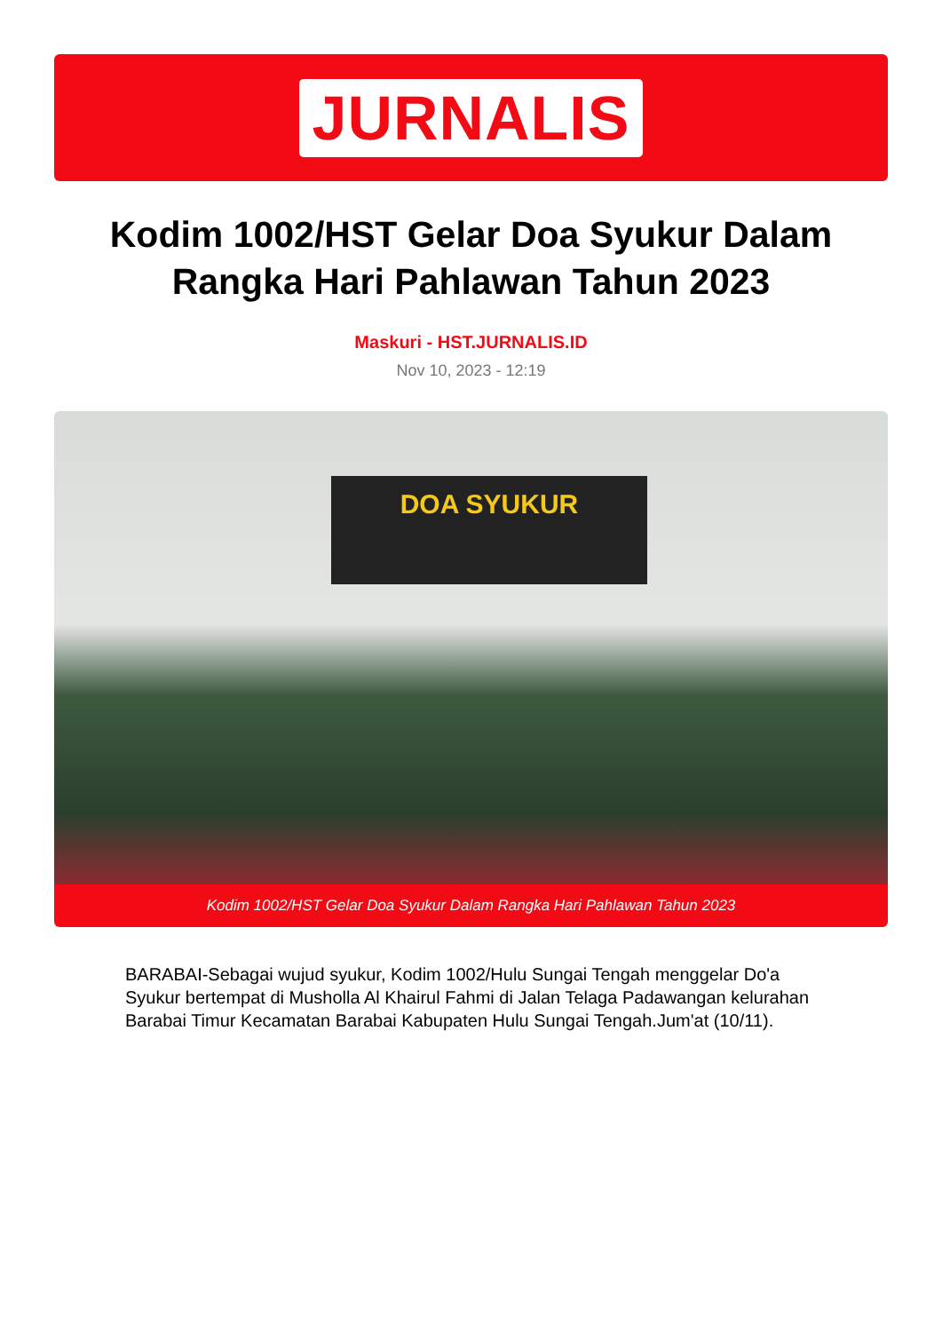JURNALIS
Kodim 1002/HST Gelar Doa Syukur Dalam Rangka Hari Pahlawan Tahun 2023
Maskuri - HST.JURNALIS.ID
Nov 10, 2023 - 12:19
DOA SYUKUR
Kodim 1002/HST Gelar Doa Syukur Dalam Rangka Hari Pahlawan Tahun 2023
BARABAI-Sebagai wujud syukur, Kodim 1002/Hulu Sungai Tengah menggelar Do'a Syukur bertempat di Musholla Al Khairul Fahmi di Jalan Telaga Padawangan kelurahan Barabai Timur Kecamatan Barabai Kabupaten Hulu Sungai Tengah.Jum'at (10/11).